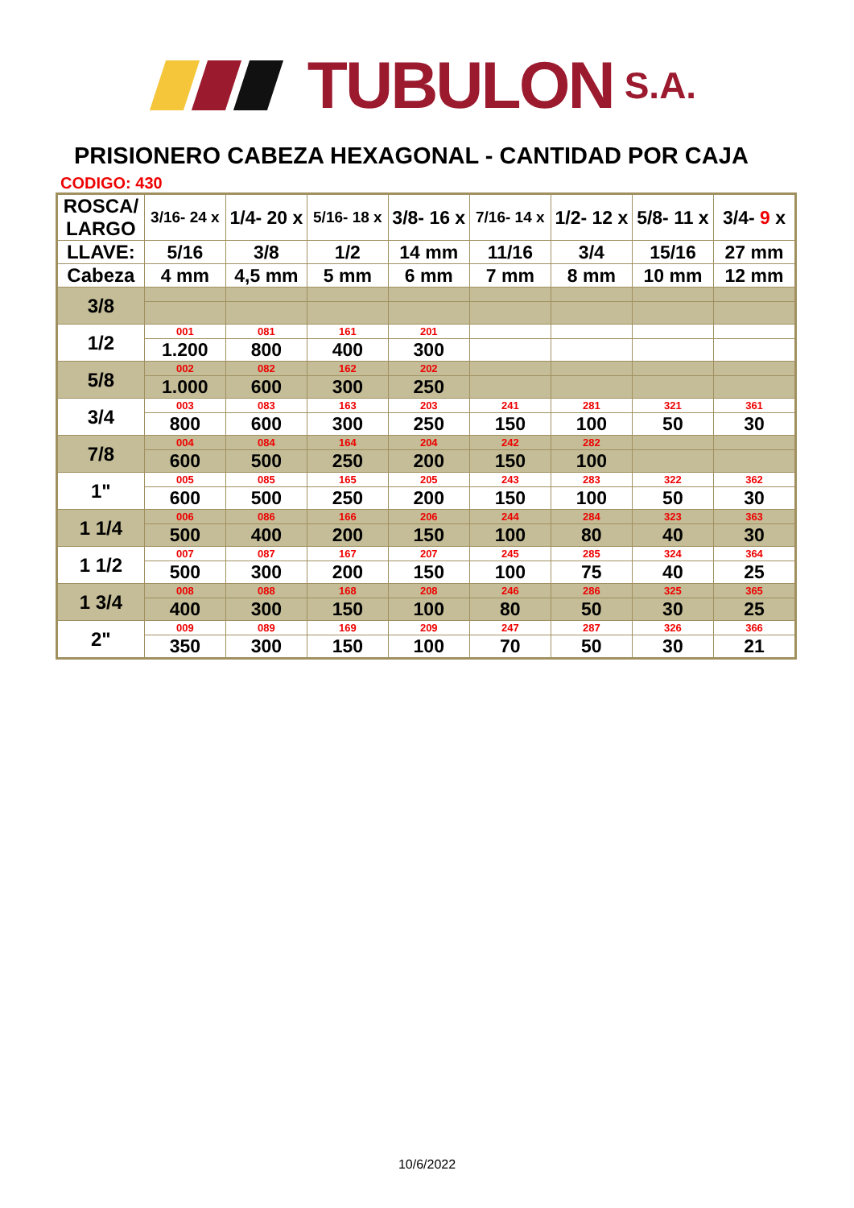TUBULON S.A.
PRISIONERO CABEZA HEXAGONAL - CANTIDAD POR CAJA
CODIGO: 430
| ROSCA/ LARGO | 3/16- 24 x | 1/4- 20 x | 5/16- 18 x | 3/8- 16 x | 7/16- 14 x | 1/2- 12 x | 5/8- 11 x | 3/4- 9 x |
| LLAVE: | 5/16 | 3/8 | 1/2 | 14 mm | 11/16 | 3/4 | 15/16 | 27 mm |
| Cabeza | 4 mm | 4,5 mm | 5 mm | 6 mm | 7 mm | 8 mm | 10 mm | 12 mm |
| 3/8 | | | | | | | | |
| 1/2 | 001 | 081 | 161 | 201 | | | | |
| | 1.200 | 800 | 400 | 300 | | | | |
| 5/8 | 002 | 082 | 162 | 202 | | | | |
| | 1.000 | 600 | 300 | 250 | | | | |
| 3/4 | 003 | 083 | 163 | 203 | 241 | 281 | 321 | 361 |
| | 800 | 600 | 300 | 250 | 150 | 100 | 50 | 30 |
| 7/8 | 004 | 084 | 164 | 204 | 242 | 282 | | |
| | 600 | 500 | 250 | 200 | 150 | 100 | | |
| 1" | 005 | 085 | 165 | 205 | 243 | 283 | 322 | 362 |
| | 600 | 500 | 250 | 200 | 150 | 100 | 50 | 30 |
| 1 1/4 | 006 | 086 | 166 | 206 | 244 | 284 | 323 | 363 |
| | 500 | 400 | 200 | 150 | 100 | 80 | 40 | 30 |
| 1 1/2 | 007 | 087 | 167 | 207 | 245 | 285 | 324 | 364 |
| | 500 | 300 | 200 | 150 | 100 | 75 | 40 | 25 |
| 1 3/4 | 008 | 088 | 168 | 208 | 246 | 286 | 325 | 365 |
| | 400 | 300 | 150 | 100 | 80 | 50 | 30 | 25 |
| 2" | 009 | 089 | 169 | 209 | 247 | 287 | 326 | 366 |
| | 350 | 300 | 150 | 100 | 70 | 50 | 30 | 21 |
10/6/2022